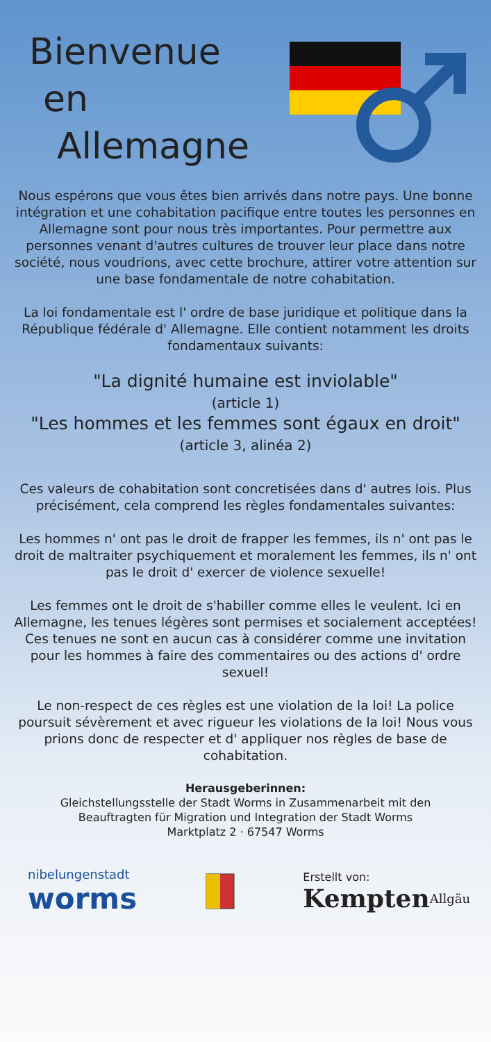Bienvenue
en
Allemagne
Nous espérons que vous êtes bien arrivés dans notre pays. Une bonne intégration et une cohabitation pacifique entre toutes les personnes en Allemagne sont pour nous très importantes. Pour permettre aux personnes venant d'autres cultures de trouver leur place dans notre société, nous voudrions, avec cette brochure, attirer votre attention sur une base fondamentale de notre cohabitation.
La loi fondamentale est l' ordre de base juridique et politique dans la République fédérale d' Allemagne. Elle contient notamment les droits fondamentaux suivants:
"La dignité humaine est inviolable"
(article 1)
"Les hommes et les femmes sont égaux en droit" (article 3, alinéa 2)
Ces valeurs de cohabitation sont concretisées dans d' autres lois. Plus précisément, cela comprend les règles fondamentales suivantes:
Les hommes n' ont pas le droit de frapper les femmes, ils n' ont pas le droit de maltraiter psychiquement et moralement les femmes, ils n' ont pas le droit d' exercer de violence sexuelle!
Les femmes ont le droit de s'habiller comme elles le veulent. Ici en Allemagne, les tenues légères sont permises et socialement acceptées!
Ces tenues ne sont en aucun cas à considérer comme une invitation pour les hommes à faire des commentaires ou des actions d' ordre sexuel!
Le non-respect de ces règles est une violation de la loi! La police poursuit sévèrement et avec rigueur les violations de la loi! Nous vous prions donc de respecter et d' appliquer nos règles de base de cohabitation.
Herausgeberinnen:
Gleichstellungsstelle der Stadt Worms in Zusammenarbeit mit den
Beauftragten für Migration und Integration der Stadt Worms
Marktplatz 2 · 67547 Worms
nibelungenstadt
worms
Erstellt von:
Kempten<sup>Allgäu</sup>